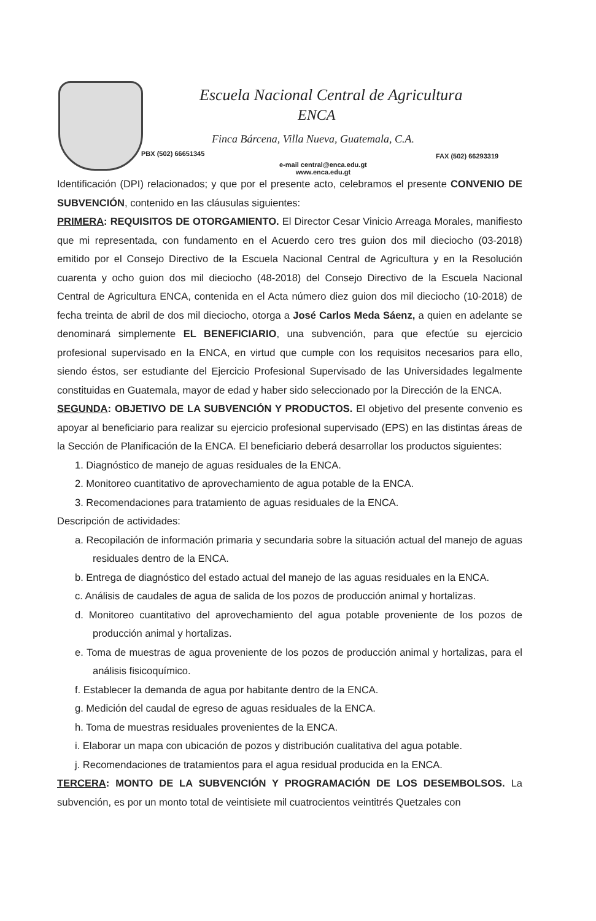Escuela Nacional Central de Agricultura
ENCA
Finca Bárcena, Villa Nueva, Guatemala, C.A.
PBX (502) 66651345 FAX (502) 66293319
e-mail central@enca.edu.gt
www.enca.edu.gt
Identificación (DPI) relacionados; y que por el presente acto, celebramos el presente CONVENIO DE SUBVENCIÓN, contenido en las cláusulas siguientes:
PRIMERA: REQUISITOS DE OTORGAMIENTO. El Director Cesar Vinicio Arreaga Morales, manifiesto que mi representada, con fundamento en el Acuerdo cero tres guion dos mil dieciocho (03-2018) emitido por el Consejo Directivo de la Escuela Nacional Central de Agricultura y en la Resolución cuarenta y ocho guion dos mil dieciocho (48-2018) del Consejo Directivo de la Escuela Nacional Central de Agricultura ENCA, contenida en el Acta número diez guion dos mil dieciocho (10-2018) de fecha treinta de abril de dos mil dieciocho, otorga a José Carlos Meda Sáenz, a quien en adelante se denominará simplemente EL BENEFICIARIO, una subvención, para que efectúe su ejercicio profesional supervisado en la ENCA, en virtud que cumple con los requisitos necesarios para ello, siendo éstos, ser estudiante del Ejercicio Profesional Supervisado de las Universidades legalmente constituidas en Guatemala, mayor de edad y haber sido seleccionado por la Dirección de la ENCA.
SEGUNDA: OBJETIVO DE LA SUBVENCIÓN Y PRODUCTOS. El objetivo del presente convenio es apoyar al beneficiario para realizar su ejercicio profesional supervisado (EPS) en las distintas áreas de la Sección de Planificación de la ENCA. El beneficiario deberá desarrollar los productos siguientes:
1. Diagnóstico de manejo de aguas residuales de la ENCA.
2. Monitoreo cuantitativo de aprovechamiento de agua potable de la ENCA.
3. Recomendaciones para tratamiento de aguas residuales de la ENCA.
Descripción de actividades:
a. Recopilación de información primaria y secundaria sobre la situación actual del manejo de aguas residuales dentro de la ENCA.
b. Entrega de diagnóstico del estado actual del manejo de las aguas residuales en la ENCA.
c. Análisis de caudales de agua de salida de los pozos de producción animal y hortalizas.
d. Monitoreo cuantitativo del aprovechamiento del agua potable proveniente de los pozos de producción animal y hortalizas.
e. Toma de muestras de agua proveniente de los pozos de producción animal y hortalizas, para el análisis fisicoquímico.
f. Establecer la demanda de agua por habitante dentro de la ENCA.
g. Medición del caudal de egreso de aguas residuales de la ENCA.
h. Toma de muestras residuales provenientes de la ENCA.
i. Elaborar un mapa con ubicación de pozos y distribución cualitativa del agua potable.
j. Recomendaciones de tratamientos para el agua residual producida en la ENCA.
TERCERA: MONTO DE LA SUBVENCIÓN Y PROGRAMACIÓN DE LOS DESEMBOLSOS. La subvención, es por un monto total de veintisiete mil cuatrocientos veintitrés Quetzales con